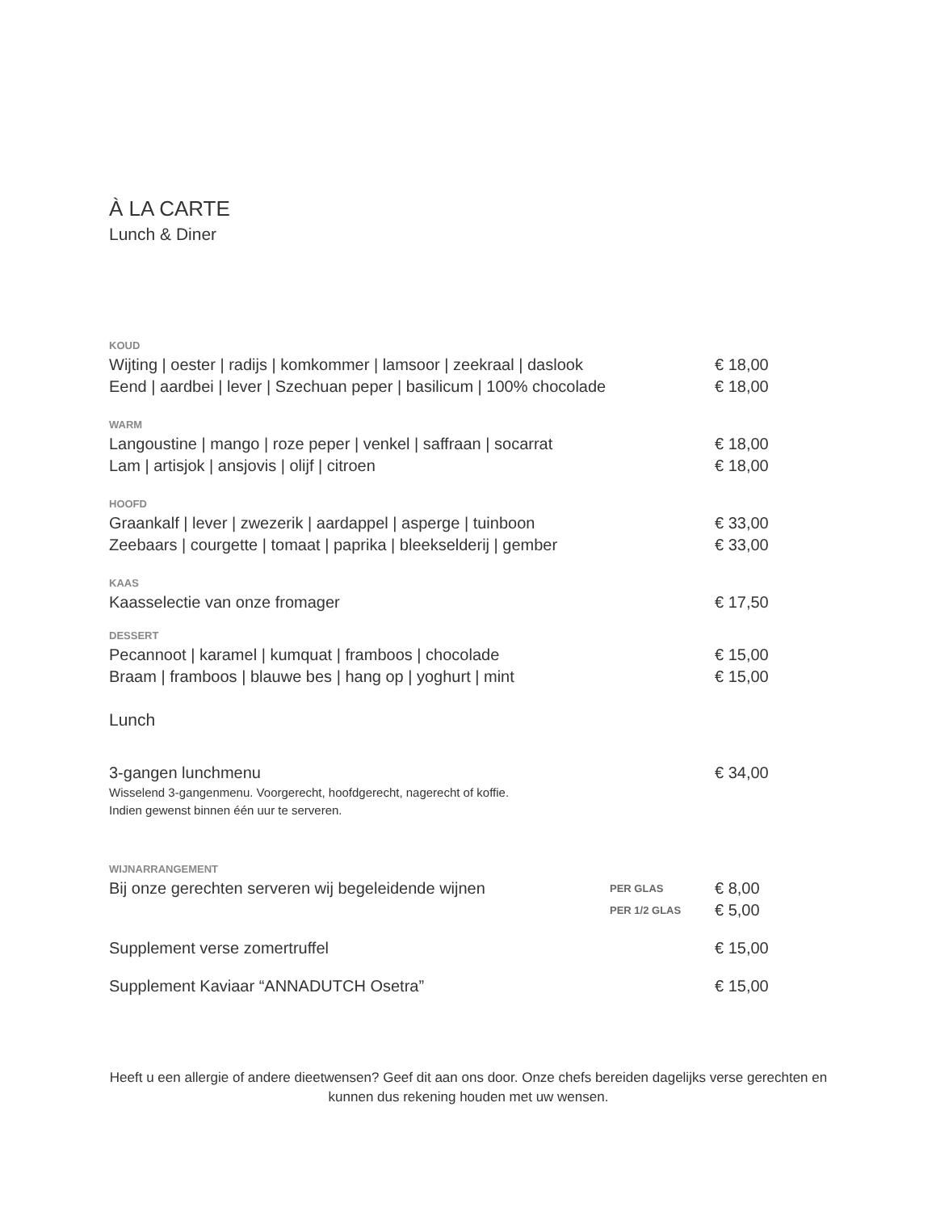À LA CARTE
Lunch & Diner
KOUD
Wijting | oester | radijs | komkommer | lamsoor | zeekraal | daslook € 18,00
Eend | aardbei | lever | Szechuan peper | basilicum | 100% chocolade € 18,00
WARM
Langoustine | mango | roze peper | venkel | saffraan | socarrat € 18,00
Lam | artisjok | ansjovis | olijf | citroen € 18,00
HOOFD
Graankalf | lever | zwezerik | aardappel | asperge | tuinboon € 33,00
Zeebaars | courgette | tomaat | paprika | bleekselderij | gember € 33,00
KAAS
Kaasselectie van onze fromager € 17,50
DESSERT
Pecannoot | karamel | kumquat | framboos | chocolade € 15,00
Braam | framboos | blauwe bes | hang op | yoghurt | mint € 15,00
Lunch
3-gangen lunchmenu € 34,00
Wisselend 3-gangenmenu. Voorgerecht, hoofdgerecht, nagerecht of koffie.
Indien gewenst binnen één uur te serveren.
WIJNARRANGEMENT
Bij onze gerechten serveren wij begeleidende wijnen PER GLAS € 8,00
PER 1/2 GLAS € 5,00
Supplement verse zomertruffel € 15,00
Supplement Kaviaar “ANNADUTCH Osetra” € 15,00
Heeft u een allergie of andere dieetwensen? Geef dit aan ons door. Onze chefs bereiden dagelijks verse gerechten en kunnen dus rekening houden met uw wensen.